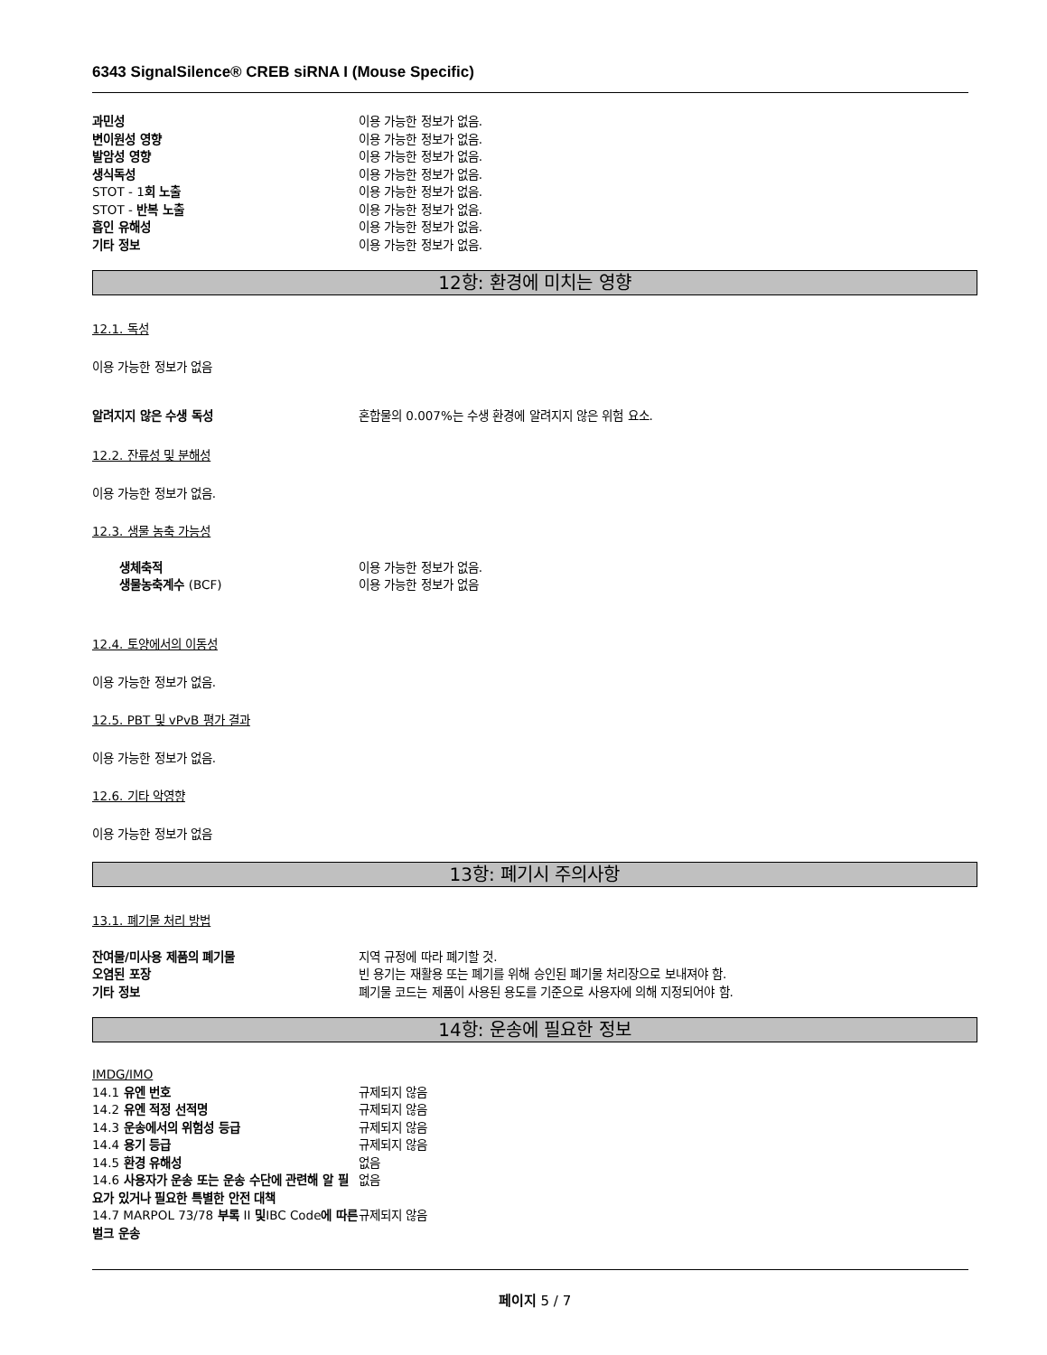6343 SignalSilence® CREB siRNA I (Mouse Specific)
과민성 이용 가능한 정보가 없음.
변이원성 영향 이용 가능한 정보가 없음.
발암성 영향 이용 가능한 정보가 없음.
생식독성 이용 가능한 정보가 없음.
STOT - 1회 노출 이용 가능한 정보가 없음.
STOT - 반복 노출 이용 가능한 정보가 없음.
흡인 유해성 이용 가능한 정보가 없음.
기타 정보 이용 가능한 정보가 없음.
12항: 환경에 미치는 영향
12.1. 독성
이용 가능한 정보가 없음
알려지지 않은 수생 독성 혼합물의 0.007%는 수생 환경에 알려지지 않은 위험 요소.
12.2. 잔류성 및 분해성
이용 가능한 정보가 없음.
12.3. 생물 농축 가능성
생체축적 이용 가능한 정보가 없음.
생물농축계수 (BCF) 이용 가능한 정보가 없음
12.4. 토양에서의 이동성
이용 가능한 정보가 없음.
12.5. PBT 및 vPvB 평가 결과
이용 가능한 정보가 없음.
12.6. 기타 악영향
이용 가능한 정보가 없음
13항: 폐기시 주의사항
13.1. 폐기물 처리 방법
잔여물/미사용 제품의 폐기물 지역 규정에 따라 폐기할 것.
오염된 포장 빈 용기는 재활용 또는 폐기를 위해 승인된 폐기물 처리장으로 보내져야 함.
기타 정보 폐기물 코드는 제품이 사용된 용도를 기준으로 사용자에 의해 지정되어야 함.
14항: 운송에 필요한 정보
IMDG/IMO
14.1 유엔 번호 규제되지 않음
14.2 유엔 적정 선적명 규제되지 않음
14.3 운송에서의 위험성 등급 규제되지 않음
14.4 용기 등급 규제되지 않음
14.5 환경 유해성 없음
14.6 사용자가 운송 또는 운송 수단에 관련해 알 필요가 있거나 필요한 특별한 안전 대책
없음
14.7 MARPOL 73/78 부록 II 및IBC Code에 따른 벌크 운송
규제되지 않음
페이지 5 / 7